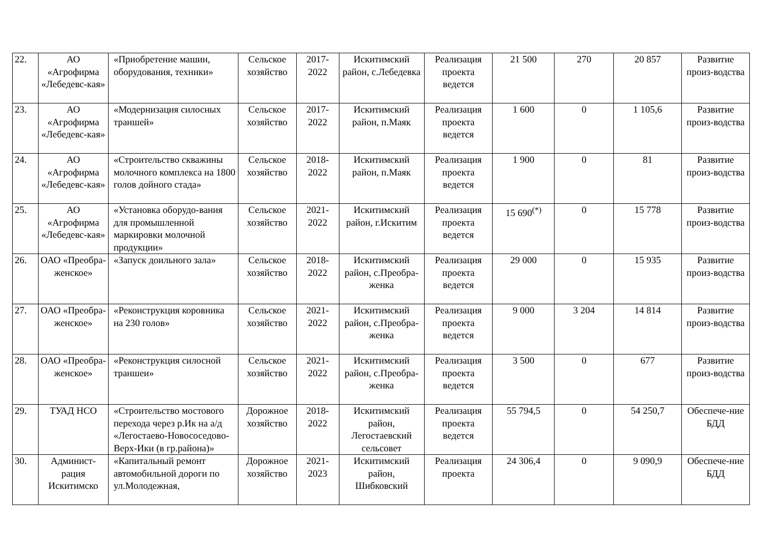| 22. | АО «Агрофирма «Лебедевс-кая» | «Приобретение машин, оборудования, техники» | Сельское хозяйство | 2017-2022 | Искитимский район, с.Лебедевка | Реализация проекта ведется | 21 500 | 270 | 20 857 | Развитие произ-водства |
| 23. | АО «Агрофирма «Лебедевс-кая» | «Модернизация силосных траншей» | Сельское хозяйство | 2017-2022 | Искитимский район, п.Маяк | Реализация проекта ведется | 1 600 | 0 | 1 105,6 | Развитие произ-водства |
| 24. | АО «Агрофирма «Лебедевс-кая» | «Строительство скважины молочного комплекса на 1800 голов дойного стада» | Сельское хозяйство | 2018-2022 | Искитимский район, п.Маяк | Реализация проекта ведется | 1 900 | 0 | 81 | Развитие произ-водства |
| 25. | АО «Агрофирма «Лебедевс-кая» | «Установка оборудо-вания для промышленной маркировки молочной продукции» | Сельское хозяйство | 2021-2022 | Искитимский район, г.Искитим | Реализация проекта ведется | 15 690<sup>(*)</sup> | 0 | 15 778 | Развитие произ-водства |
| 26. | ОАО «Преобра-женское» | «Запуск доильного зала» | Сельское хозяйство | 2018-2022 | Искитимский район, с.Преобра-женка | Реализация проекта ведется | 29 000 | 0 | 15 935 | Развитие произ-водства |
| 27. | ОАО «Преобра-женское» | «Реконструкция коровника на 230 голов» | Сельское хозяйство | 2021-2022 | Искитимский район, с.Преобра-женка | Реализация проекта ведется | 9 000 | 3 204 | 14 814 | Развитие произ-водства |
| 28. | ОАО «Преобра-женское» | «Реконструкция силосной траншеи» | Сельское хозяйство | 2021-2022 | Искитимский район, с.Преобра-женка | Реализация проекта ведется | 3 500 | 0 | 677 | Развитие произ-водства |
| 29. | ТУАД НСО | «Строительство мостового перехода через р.Ик на а/д «Легостаево-Новососедово-Верх-Ики (в гр.района)» | Дорожное хозяйство | 2018-2022 | Искитимский район, Легостаевский сельсовет | Реализация проекта ведется | 55 794,5 | 0 | 54 250,7 | Обеспече-ние БДД |
| 30. | Админист-рация Искитимско | «Капитальный ремонт автомобильной дороги по ул.Молодежная, | Дорожное хозяйство | 2021-2023 | Искитимский район, Шибковский | Реализация проекта | 24 306,4 | 0 | 9 090,9 | Обеспече-ние БДД |